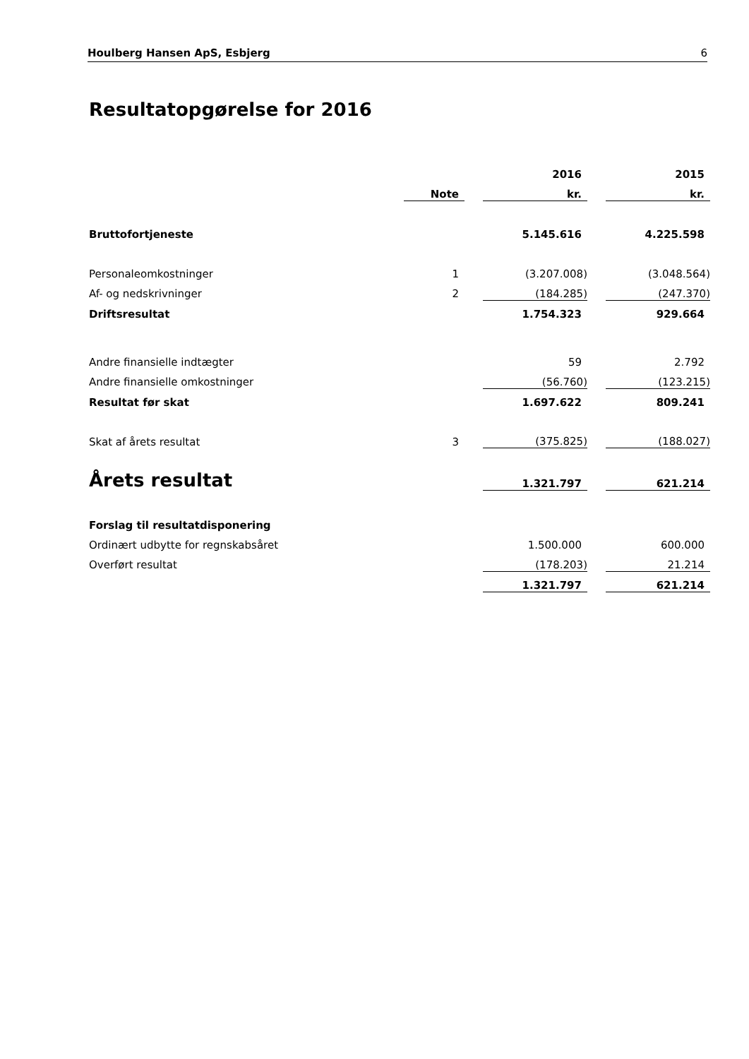Houlberg Hansen ApS, Esbjerg 6
Resultatopgørelse for 2016
| | | | 2016 | | 2015 |
| --- | --- | --- | --- | --- | --- |
| | Note | | kr. | | kr. |
| Bruttofortjeneste | | | 5.145.616 | | 4.225.598 |
| Personaleomkostninger | 1 | | (3.207.008) | | (3.048.564) |
| Af- og nedskrivninger | 2 | | (184.285) | | (247.370) |
| Driftsresultat | | | 1.754.323 | | 929.664 |
| Andre finansielle indtægter | | | 59 | | 2.792 |
| Andre finansielle omkostninger | | | (56.760) | | (123.215) |
| Resultat før skat | | | 1.697.622 | | 809.241 |
| Skat af årets resultat | 3 | | (375.825) | | (188.027) |
| Årets resultat | | | 1.321.797 | | 621.214 |
| Forslag til resultatdisponering | | | | | |
| Ordinært udbytte for regnskabsåret | | | 1.500.000 | | 600.000 |
| Overført resultat | | | (178.203) | | 21.214 |
| | | | 1.321.797 | | 621.214 |